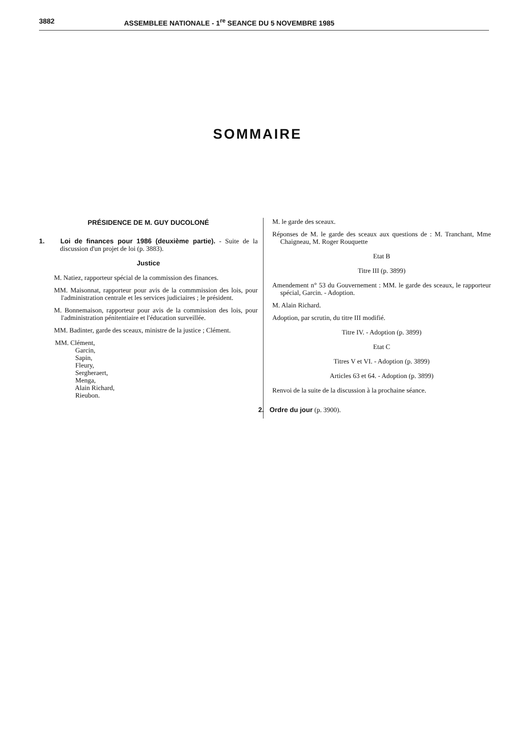3882 ASSEMBLEE NATIONALE - 1<sup>re</sup> SEANCE DU 5 NOVEMBRE 1985
SOMMAIRE
PRÉSIDENCE DE M. GUY DUCOLONÉ
1. Loi de finances pour 1986 (deuxième partie). - Suite de la discussion d'un projet de loi (p. 3883).
Justice
M. Natiez, rapporteur spécial de la commission des finances.
MM. Maisonnat, rapporteur pour avis de la commmission des lois, pour l'administration centrale et les services judiciaires ; le président.
M. Bonnemaison, rapporteur pour avis de la commission des lois, pour l'administration pénitentiaire et l'éducation surveillée.
MM. Badinter, garde des sceaux, ministre de la justice ; Clément.
MM. Clément,
Garcin,
Sapin,
Fleury,
Sergheraert,
Menga,
Alain Richard,
Rieubon.
M. le garde des sceaux.
Réponses de M. le garde des sceaux aux questions de : M. Tranchant, Mme Chaigneau, M. Roger Rouquette
Etat B
Titre III (p. 3899)
Amendement n° 53 du Gouvernement : MM. le garde des sceaux, le rapporteur spécial, Garcin. - Adoption.
M. Alain Richard.
Adoption, par scrutin, du titre III modifié.
Titre IV. - Adoption (p. 3899)
Etat C
Titres V et VI. - Adoption (p. 3899)
Articles 63 et 64. - Adoption (p. 3899)
Renvoi de la suite de la discussion à la prochaine séance.
2. Ordre du jour (p. 3900).